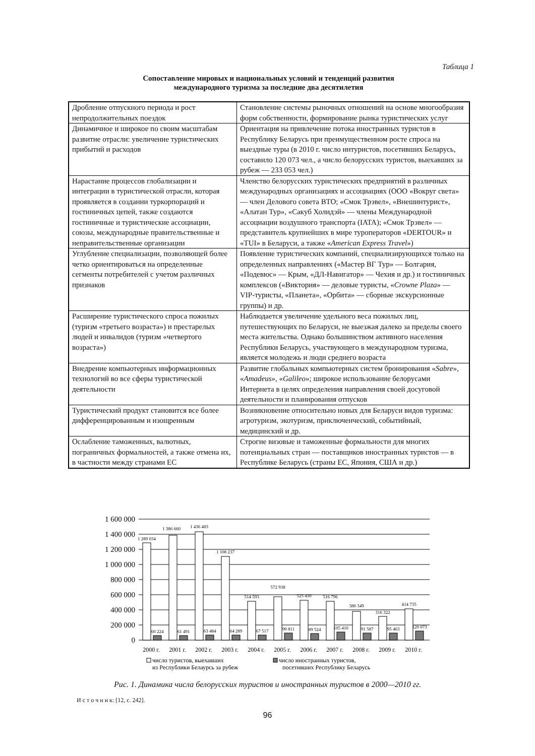Таблица 1
Сопоставление мировых и национальных условий и тенденций развития
международного туризма за последние два десятилетия
| Дробление отпускного периода и рост непродолжительных поездок | Становление системы рыночных отношений на основе многообразия форм собственности, формирование рынка туристических услуг |
| Динамичное и широкое по своим масштабам развитие отрасли: увеличение туристических прибытий и расходов | Ориентация на привлечение потока иностранных туристов в Республику Беларусь при преимущественном росте спроса на выездные туры (в 2010 г. число интуристов, посетивших Беларусь, составило 120 073 чел., а число белорусских туристов, выехавших за рубеж — 233 053 чел.) |
| Нарастание процессов глобализации и интеграции в туристической отрасли, которая проявляется в создании туркорпораций и гостиничных цепей, также создаются гостиничные и туристические ассоциации, союзы, международные правительственные и неправительственные организации | Членство белорусских туристических предприятий в различных международных организациях и ассоциациях (ООО «Вокруг света» — член Делового совета ВТО; «Смок Трэвел», «Внешинтурист», «Алатан Тур», «Сакуб Холидэй» — члены Международной ассоциации воздушного транспорта (IATA); «Смок Трэвел» — представитель крупнейших в мире туроператоров «DERTOUR» и «TUI» в Беларуси, а также « American Express Travel ») |
| Углубление специализации, позволяющей более четко ориентироваться на определенные сегменты потребителей с учетом различных признаков | Появление туристических компаний, специализирующихся только на определенных направлениях («Мастер ВГ Тур» — Болгария, «Подевюс» — Крым, «ДЛ-Навигатор» — Чехия и др.) и гостиничных комплексов («Виктория» — деловые туристы, « Crowne Plaza » — VIP-туристы, «Планета», «Орбита» — сборные экскурсионные группы) и др. |
| Расширение туристического спроса пожилых (туризм «третьего возраста») и престарелых людей и инвалидов (туризм «четвертого возраста») | Наблюдается увеличение удельного веса пожилых лиц, путешествующих по Беларуси, не выезжая далеко за пределы своего места жительства. Однако большинством активного населения Республики Беларусь, участвующего в международном туризма, является молодежь и люди среднего возраста |
| Внедрение компьютерных информационных технологий во все сферы туристической деятельности | Развитие глобальных компьютерных систем бронирования « Sabre », « Amadeus », « Galileo »; широкое использование белорусами Интернета в целях определения направления своей досуговой деятельности и планирования отпусков |
| Туристический продукт становится все более дифференцированным и изощренным | Возникновение относительно новых для Беларуси видов туризма: агротуризм, экотуризм, приключенческий, событийный, медицинский и др. |
| Ослабление таможенных, валютных, пограничных формальностей, а также отмена их, в частности между странами ЕС | Строгие визовые и таможенные формальности для многих потенциальных стран — поставщиков иностранных туристов — в Республике Беларусь (страны ЕС, Япония, США и др.) |
1 600 000
1 400 000
1 200 000
1 000 000
800 000
600 000
400 000
200 000
0
1 289 034
1 386 660
1 436 483
1 108 237
514 593
572 938
525 430
516 796
380 349
316 322
414 735
60 224
61 491
63 484
64 289
67 517
90 811
89 524
105 410
91 587
95 463
120 073
2000 г.
2001 г.
2002 г.
2003 г.
2004 г.
2005 г.
2006 г.
2007 г.
2008 г.
2009 г.
2010 г.
число туристов, выехавших
из Республики Белаурсь за рубеж
число иностранных туристов,
посетивших Республику Беларусь
Рис. 1. Динамика числа белорусских туристов и иностранных туристов в 2000—2010 гг.
И с т о ч н и к: [12, с. 242].
96